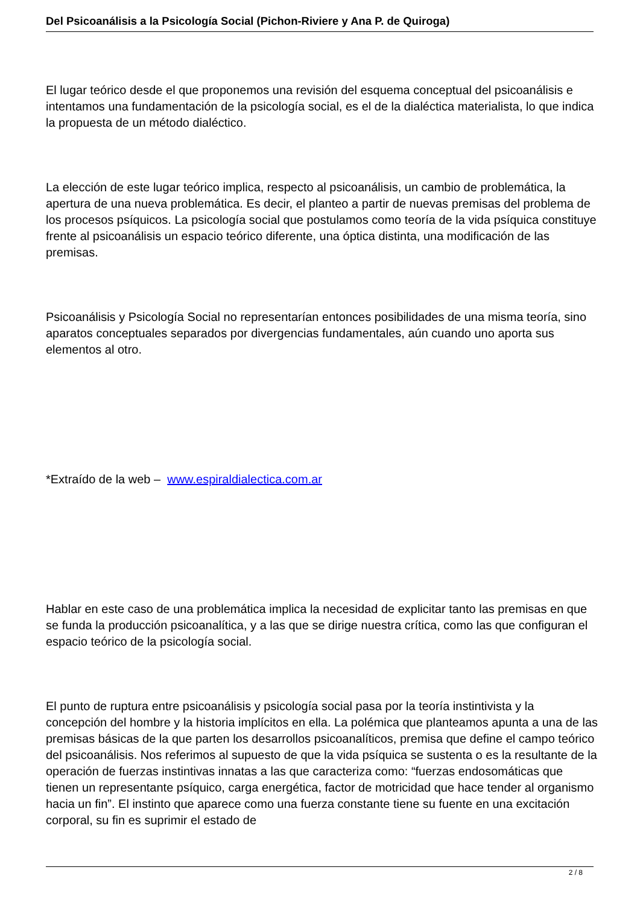Del Psicoanálisis a la Psicología Social (Pichon-Riviere y Ana P. de Quiroga)
El lugar teórico desde el que proponemos una revisión del esquema conceptual del psicoanálisis e intentamos una fundamentación de la psicología social, es el de la dialéctica materialista, lo que indica la propuesta de un método dialéctico.
La elección de este lugar teórico implica, respecto al psicoanálisis, un cambio de problemática, la apertura de una nueva problemática. Es decir, el planteo a partir de nuevas premisas del problema de los procesos psíquicos. La psicología social que postulamos como teoría de la vida psíquica constituye frente al psicoanálisis un espacio teórico diferente, una óptica distinta, una modificación de las premisas.
Psicoanálisis y Psicología Social no representarían entonces posibilidades de una misma teoría, sino aparatos conceptuales separados por divergencias fundamentales, aún cuando uno aporta sus elementos al otro.
*Extraído de la web – www.espiraldialectica.com.ar
Hablar en este caso de una problemática implica la necesidad de explicitar tanto las premisas en que se funda la producción psicoanalítica, y a las que se dirige nuestra crítica, como las que configuran el espacio teórico de la psicología social.
El punto de ruptura entre psicoanálisis y psicología social pasa por la teoría instintivista y la concepción del hombre y la historia implícitos en ella. La polémica que planteamos apunta a una de las premisas básicas de la que parten los desarrollos psicoanalíticos, premisa que define el campo teórico del psicoanálisis. Nos referimos al supuesto de que la vida psíquica se sustenta o es la resultante de la operación de fuerzas instintivas innatas a las que caracteriza como: “fuerzas endosomáticas que tienen un representante psíquico, carga energética, factor de motricidad que hace tender al organismo hacia un fin”. El instinto que aparece como una fuerza constante tiene su fuente en una excitación corporal, su fin es suprimir el estado de
2 / 8